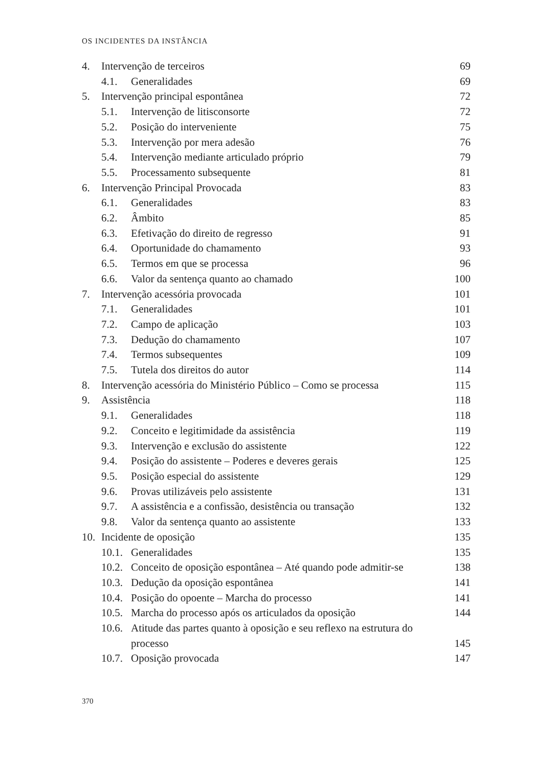OS INCIDENTES DA INSTÂNCIA
| 4. | Intervenção de terceiros | | 69 |
| | 4.1. | Generalidades | 69 |
| 5. | Intervenção principal espontânea | | 72 |
| | 5.1. | Intervenção de litisconsorte | 72 |
| | 5.2. | Posição do interveniente | 75 |
| | 5.3. | Intervenção por mera adesão | 76 |
| | 5.4. | Intervenção mediante articulado próprio | 79 |
| | 5.5. | Processamento subsequente | 81 |
| 6. | Intervenção Principal Provocada | | 83 |
| | 6.1. | Generalidades | 83 |
| | 6.2. | Âmbito | 85 |
| | 6.3. | Efetivação do direito de regresso | 91 |
| | 6.4. | Oportunidade do chamamento | 93 |
| | 6.5. | Termos em que se processa | 96 |
| | 6.6. | Valor da sentença quanto ao chamado | 100 |
| 7. | Intervenção acessória provocada | | 101 |
| | 7.1. | Generalidades | 101 |
| | 7.2. | Campo de aplicação | 103 |
| | 7.3. | Dedução do chamamento | 107 |
| | 7.4. | Termos subsequentes | 109 |
| | 7.5. | Tutela dos direitos do autor | 114 |
| 8. | Intervenção acessória do Ministério Público – Como se processa | | 115 |
| 9. | Assistência | | 118 |
| | 9.1. | Generalidades | 118 |
| | 9.2. | Conceito e legitimidade da assistência | 119 |
| | 9.3. | Intervenção e exclusão do assistente | 122 |
| | 9.4. | Posição do assistente – Poderes e deveres gerais | 125 |
| | 9.5. | Posição especial do assistente | 129 |
| | 9.6. | Provas utilizáveis pelo assistente | 131 |
| | 9.7. | A assistência e a confissão, desistência ou transação | 132 |
| | 9.8. | Valor da sentença quanto ao assistente | 133 |
| 10. | Incidente de oposição | | 135 |
| | 10.1. | Generalidades | 135 |
| | 10.2. | Conceito de oposição espontânea – Até quando pode admitir-se | 138 |
| | 10.3. | Dedução da oposição espontânea | 141 |
| | 10.4. | Posição do opoente – Marcha do processo | 141 |
| | 10.5. | Marcha do processo após os articulados da oposição | 144 |
| | 10.6. | Atitude das partes quanto à oposição e seu reflexo na estrutura do processo | 145 |
| | 10.7. | Oposição provocada | 147 |
370